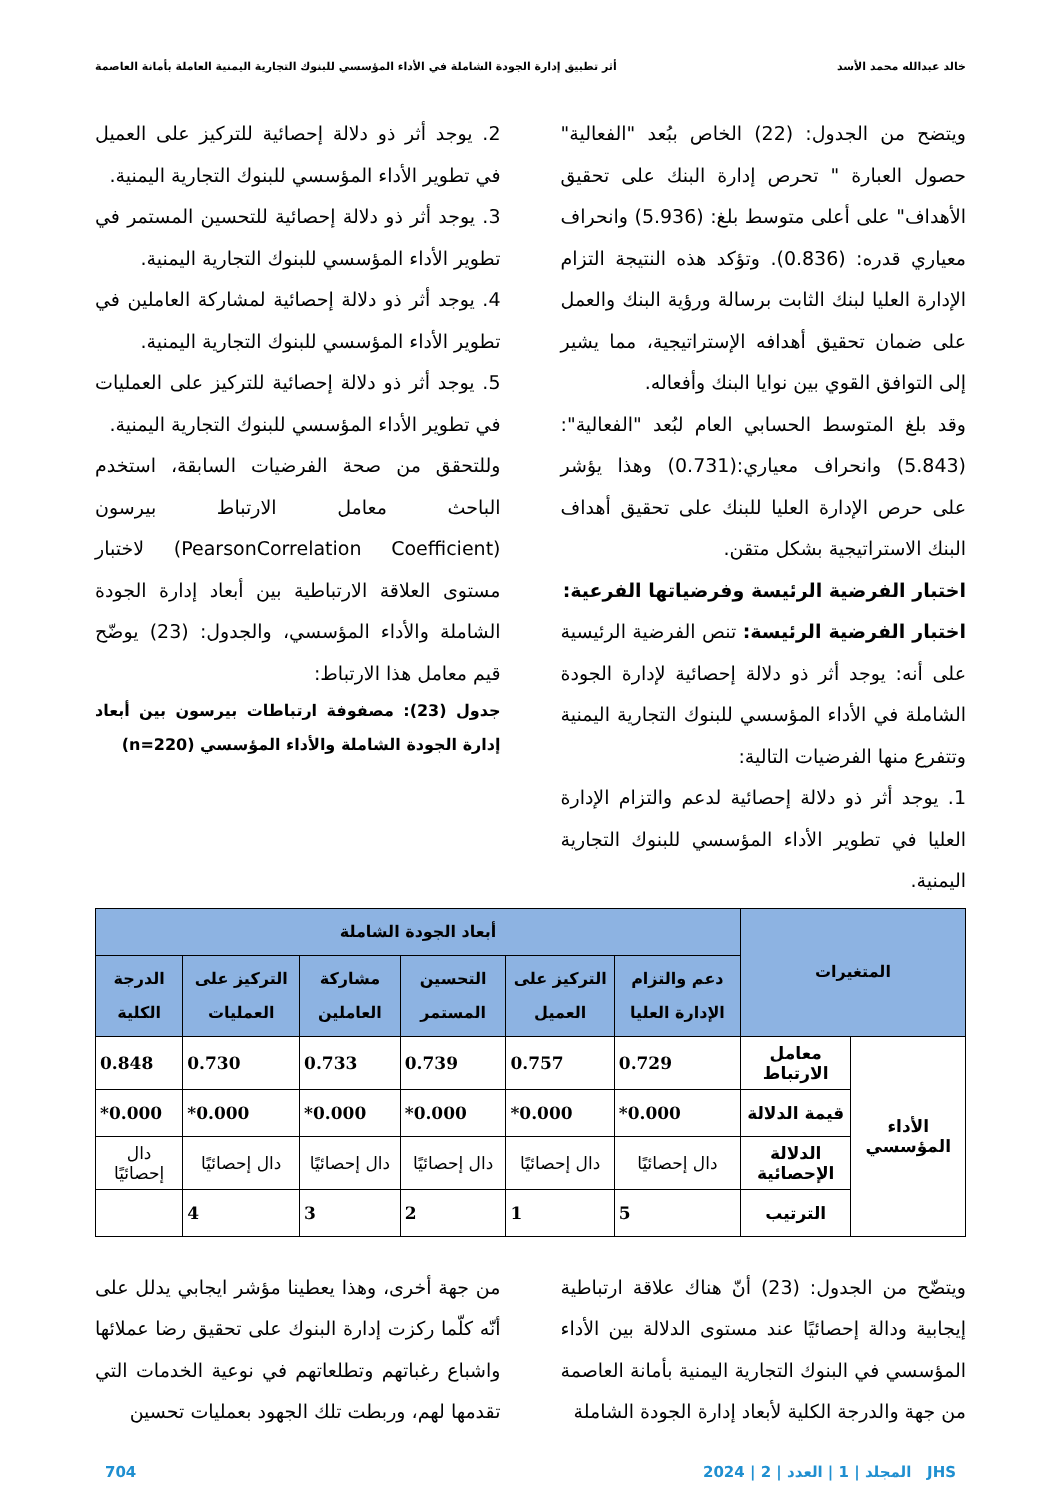خالد عبدالله محمد الأسد أثر تطبيق إدارة الجودة الشاملة في الأداء المؤسسي للبنوك التجارية اليمنية العاملة بأمانة العاصمة
ويتضح من الجدول: (22) الخاص ببُعد "الفعالية" حصول العبارة " تحرص إدارة البنك على تحقيق الأهداف" على أعلى متوسط بلغ: (5.936) وانحراف معياري قدره: (0.836). وتؤكد هذه النتيجة التزام الإدارة العليا لبنك الثابت برسالة ورؤية البنك والعمل على ضمان تحقيق أهدافه الإستراتيجية، مما يشير إلى التوافق القوي بين نوايا البنك وأفعاله.
وقد بلغ المتوسط الحسابي العام لبُعد "الفعالية": (5.843) وانحراف معياري:(0.731) وهذا يؤشر على حرص الإدارة العليا للبنك على تحقيق أهداف البنك الاستراتيجية بشكل متقن.
اختبار الفرضية الرئيسة وفرضياتها الفرعية:
اختبار الفرضية الرئيسة: تنص الفرضية الرئيسية على أنه: يوجد أثر ذو دلالة إحصائية لإدارة الجودة الشاملة في الأداء المؤسسي للبنوك التجارية اليمنية وتتفرع منها الفرضيات التالية:
1. يوجد أثر ذو دلالة إحصائية لدعم والتزام الإدارة العليا في تطوير الأداء المؤسسي للبنوك التجارية اليمنية.
2. يوجد أثر ذو دلالة إحصائية للتركيز على العميل في تطوير الأداء المؤسسي للبنوك التجارية اليمنية.
3. يوجد أثر ذو دلالة إحصائية للتحسين المستمر في تطوير الأداء المؤسسي للبنوك التجارية اليمنية.
4. يوجد أثر ذو دلالة إحصائية لمشاركة العاملين في تطوير الأداء المؤسسي للبنوك التجارية اليمنية.
5. يوجد أثر ذو دلالة إحصائية للتركيز على العمليات في تطوير الأداء المؤسسي للبنوك التجارية اليمنية.
وللتحقق من صحة الفرضيات السابقة، استخدم الباحث معامل الارتباط بيرسون (PearsonCorrelation Coefficient) لاختبار مستوى العلاقة الارتباطية بين أبعاد إدارة الجودة الشاملة والأداء المؤسسي، والجدول: (23) يوضّح قيم معامل هذا الارتباط:
جدول (23): مصفوفة ارتباطات بيرسون بين أبعاد إدارة الجودة الشاملة والأداء المؤسسي (n=220)
| المتغيرات | | أبعاد الجودة الشاملة | | | | | |
| --- | --- | --- | --- | --- | --- | --- | --- |
| | | دعم والتزام الإدارة العليا | التركيز على العميل | التحسين المستمر | مشاركة العاملين | التركيز على العمليات | الدرجة الكلية |
| الأداء المؤسسي | معامل الارتباط | 0.729 | 0.757 | 0.739 | 0.733 | 0.730 | 0.848 |
| | قيمة الدلالة | 0.000* | 0.000* | 0.000* | 0.000* | 0.000* | 0.000* |
| | الدلالة الإحصائية | دال إحصائيًا | دال إحصائيًا | دال إحصائيًا | دال إحصائيًا | دال إحصائيًا | دال إحصائيًا |
| | الترتيب | 5 | 1 | 2 | 3 | 4 | |
ويتضّح من الجدول: (23) أنّ هناك علاقة ارتباطية إيجابية ودالة إحصائيًا عند مستوى الدلالة بين الأداء المؤسسي في البنوك التجارية اليمنية بأمانة العاصمة من جهة والدرجة الكلية لأبعاد إدارة الجودة الشاملة
من جهة أخرى، وهذا يعطينا مؤشر ايجابي يدلل على أنّه كلّما ركزت إدارة البنوك على تحقيق رضا عملائها واشباع رغباتهم وتطلعاتهم في نوعية الخدمات التي تقدمها لهم، وربطت تلك الجهود بعمليات تحسين
JHS المجلد | 1 | العدد | 2 | 2024 704